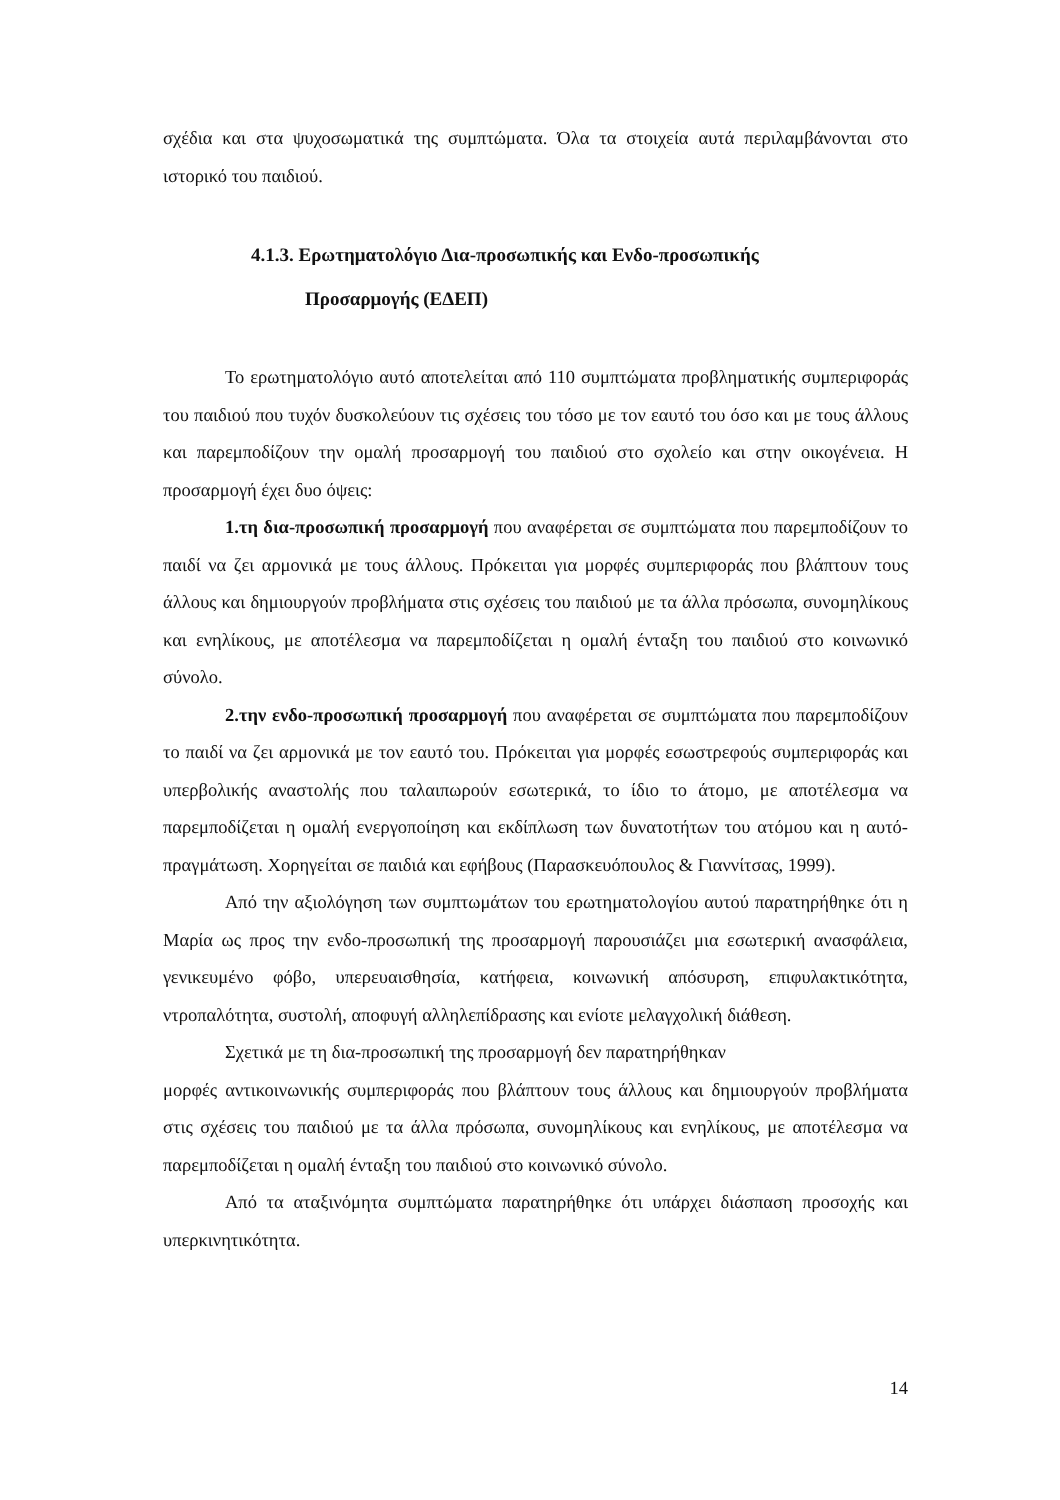σχέδια και στα ψυχοσωματικά της συμπτώματα. Όλα τα στοιχεία αυτά περιλαμβάνονται στο ιστορικό του παιδιού.
4.1.3. Ερωτηματολόγιο Δια-προσωπικής και Ενδο-προσωπικής
Προσαρμογής (ΕΔΕΠ)
Το ερωτηματολόγιο αυτό αποτελείται από 110 συμπτώματα προβληματικής συμπεριφοράς του παιδιού που τυχόν δυσκολεύουν τις σχέσεις του τόσο με τον εαυτό του όσο και με τους άλλους και παρεμποδίζουν την ομαλή προσαρμογή του παιδιού στο σχολείο και στην οικογένεια. Η προσαρμογή έχει δυο όψεις:
1.τη δια-προσωπική προσαρμογή που αναφέρεται σε συμπτώματα που παρεμποδίζουν το παιδί να ζει αρμονικά με τους άλλους. Πρόκειται για μορφές συμπεριφοράς που βλάπτουν τους άλλους και δημιουργούν προβλήματα στις σχέσεις του παιδιού με τα άλλα πρόσωπα, συνομηλίκους και ενηλίκους, με αποτέλεσμα να παρεμποδίζεται η ομαλή ένταξη του παιδιού στο κοινωνικό σύνολο.
2.την ενδο-προσωπική προσαρμογή που αναφέρεται σε συμπτώματα που παρεμποδίζουν το παιδί να ζει αρμονικά με τον εαυτό του. Πρόκειται για μορφές εσωστρεφούς συμπεριφοράς και υπερβολικής αναστολής που ταλαιπωρούν εσωτερικά, το ίδιο το άτομο, με αποτέλεσμα να παρεμποδίζεται η ομαλή ενεργοποίηση και εκδίπλωση των δυνατοτήτων του ατόμου και η αυτό-πραγμάτωση. Χορηγείται σε παιδιά και εφήβους (Παρασκευόπουλος & Γιαννίτσας, 1999).
Από την αξιολόγηση των συμπτωμάτων του ερωτηματολογίου αυτού παρατηρήθηκε ότι η Μαρία ως προς την ενδο-προσωπική της προσαρμογή παρουσιάζει μια εσωτερική ανασφάλεια, γενικευμένο φόβο, υπερευαισθησία, κατήφεια, κοινωνική απόσυρση, επιφυλακτικότητα, ντροπαλότητα, συστολή, αποφυγή αλληλεπίδρασης και ενίοτε μελαγχολική διάθεση.
Σχετικά με τη δια-προσωπική της προσαρμογή δεν παρατηρήθηκαν
μορφές αντικοινωνικής συμπεριφοράς που βλάπτουν τους άλλους και δημιουργούν προβλήματα στις σχέσεις του παιδιού με τα άλλα πρόσωπα, συνομηλίκους και ενηλίκους, με αποτέλεσμα να παρεμποδίζεται η ομαλή ένταξη του παιδιού στο κοινωνικό σύνολο.
Από τα αταξινόμητα συμπτώματα παρατηρήθηκε ότι υπάρχει διάσπαση προσοχής και υπερκινητικότητα.
14